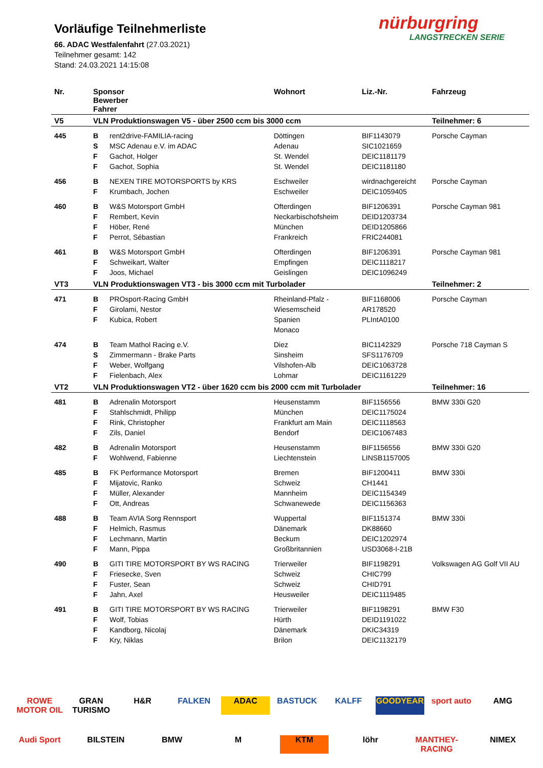Vorläufige Teilnehmerliste
66. ADAC Westfalenfahrt (27.03.2021)
Teilnehmer gesamt: 142
Stand: 24.03.2021 14:15:08
nürburgring
LANGSTRECKEN SERIE
| Nr. | Sponsor Bewerber Fahrer | | Wohnort | Liz.-Nr. | Fahrzeug |
| --- | --- | --- | --- | --- | --- |
| V5 | VLN Produktionswagen V5 - über 2500 ccm bis 3000 ccm | | | | Teilnehmer: 6 |
| 445 | B | rent2drive-FAMILIA-racing | Döttingen | BIF1143079 | Porsche Cayman |
| | S | MSC Adenau e.V. im ADAC | Adenau | SIC1021659 | |
| | F | Gachot, Holger | St. Wendel | DEIC1181179 | |
| | F | Gachot, Sophia | St. Wendel | DEIC1181180 | |
| 456 | B | NEXEN TIRE MOTORSPORTS by KRS | Eschweiler | wirdnachgereicht | Porsche Cayman |
| | F | Krumbach, Jochen | Eschweiler | DEIC1059405 | |
| 460 | B | W&S Motorsport GmbH | Ofterdingen | BIF1206391 | Porsche Cayman 981 |
| | F | Rembert, Kevin | Neckarbischofsheim | DEID1203734 | |
| | F | Höber, René | München | DEID1205866 | |
| | F | Perrot, Sébastian | Frankreich | FRIC244081 | |
| 461 | B | W&S Motorsport GmbH | Ofterdingen | BIF1206391 | Porsche Cayman 981 |
| | F | Schweikart, Walter | Empfingen | DEIC1118217 | |
| | F | Joos, Michael | Geislingen | DEIC1096249 | |
| VT3 | VLN Produktionswagen VT3 - bis 3000 ccm mit Turbolader | | | | Teilnehmer: 2 |
| 471 | B | PROsport-Racing GmbH | Rheinland-Pfalz - | BIF1168006 | Porsche Cayman |
| | F | Girolami, Nestor | Wiesemscheid | AR178520 | |
| | F | Kubica, Robert | Spanien | PLIntA0100 | |
| | | | Monaco | | |
| 474 | B | Team Mathol Racing e.V. | Diez | BIC1142329 | Porsche 718 Cayman S |
| | S | Zimmermann - Brake Parts | Sinsheim | SFS1176709 | |
| | F | Weber, Wolfgang | Vilshofen-Alb | DEIC1063728 | |
| | F | Fielenbach, Alex | Lohmar | DEIC1161229 | |
| VT2 | VLN Produktionswagen VT2 - über 1620 ccm bis 2000 ccm mit Turbolader | | | | Teilnehmer: 16 |
| 481 | B | Adrenalin Motorsport | Heusenstamm | BIF1156556 | BMW 330i G20 |
| | F | Stahlschmidt, Philipp | München | DEIC1175024 | |
| | F | Rink, Christopher | Frankfurt am Main | DEIC1118563 | |
| | F | Zils, Daniel | Bendorf | DEIC1067483 | |
| 482 | B | Adrenalin Motorsport | Heusenstamm | BIF1156556 | BMW 330i G20 |
| | F | Wohlwend, Fabienne | Liechtenstein | LINSB1157005 | |
| 485 | B | FK Performance Motorsport | Bremen | BIF1200411 | BMW 330i |
| | F | Mijatovic, Ranko | Schweiz | CH1441 | |
| | F | Müller, Alexander | Mannheim | DEIC1154349 | |
| | F | Ott, Andreas | Schwanewede | DEIC1156363 | |
| 488 | B | Team AVIA Sorg Rennsport | Wuppertal | BIF1151374 | BMW 330i |
| | F | Helmich, Rasmus | Dänemark | DK88660 | |
| | F | Lechmann, Martin | Beckum | DEIC1202974 | |
| | F | Mann, Pippa | Großbritannien | USD3068-I-21B | |
| 490 | B | GITI TIRE MOTORSPORT BY WS RACING | Trierweiler | BIF1198291 | Volkswagen AG Golf VII AU |
| | F | Friesecke, Sven | Schweiz | CHIC799 | |
| | F | Fuster, Sean | Schweiz | CHID791 | |
| | F | Jahn, Axel | Heusweiler | DEIC1119485 | |
| 491 | B | GITI TIRE MOTORSPORT BY WS RACING | Trierweiler | BIF1198291 | BMW F30 |
| | F | Wolf, Tobias | Hürth | DEID1191022 | |
| | F | Kandborg, Nicolaj | Dänemark | DKIC34319 | |
| | F | Kry, Niklas | Brilon | DEIC1132179 | |
ROWE MOTOR OIL GRAN TURISMO H&R FALKEN ADAC BASTUCK KALFF GOODYEAR sport auto AMG Audi Sport BILSTEIN BMW M KTM löhr MANTHEY-RACING NIMEX